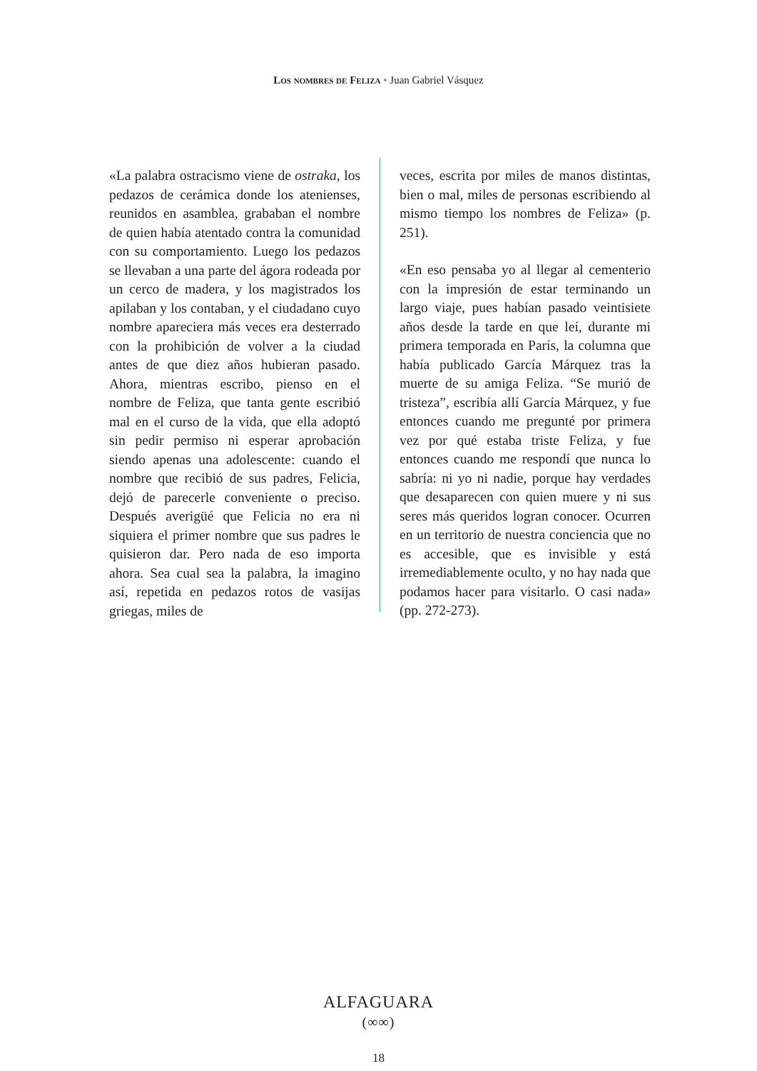Los nombres de Feliza • Juan Gabriel Vásquez
«La palabra ostracismo viene de ostraka, los pedazos de cerámica donde los atenienses, reunidos en asamblea, grababan el nombre de quien había atentado contra la comunidad con su comportamiento. Luego los pedazos se llevaban a una parte del ágora rodeada por un cerco de madera, y los magistrados los apilaban y los contaban, y el ciudadano cuyo nombre apareciera más veces era desterrado con la prohibición de volver a la ciudad antes de que diez años hubieran pasado. Ahora, mientras escribo, pienso en el nombre de Feliza, que tanta gente escribió mal en el curso de la vida, que ella adoptó sin pedir permiso ni esperar aprobación siendo apenas una adolescente: cuando el nombre que recibió de sus padres, Felicia, dejó de parecerle conveniente o preciso. Después averigüé que Felicia no era ni siquiera el primer nombre que sus padres le quisieron dar. Pero nada de eso importa ahora. Sea cual sea la palabra, la imagino así, repetida en pedazos rotos de vasijas griegas, miles de
veces, escrita por miles de manos distintas, bien o mal, miles de personas escribiendo al mismo tiempo los nombres de Feliza» (p. 251).
«En eso pensaba yo al llegar al cementerio con la impresión de estar terminando un largo viaje, pues habían pasado veintisiete años desde la tarde en que leí, durante mi primera temporada en París, la columna que había publicado García Márquez tras la muerte de su amiga Feliza. “Se murió de tristeza”, escribía allí García Márquez, y fue entonces cuando me pregunté por primera vez por qué estaba triste Feliza, y fue entonces cuando me respondí que nunca lo sabría: ni yo ni nadie, porque hay verdades que desaparecen con quien muere y ni sus seres más queridos logran conocer. Ocurren en un territorio de nuestra conciencia que no es accesible, que es invisible y está irremediablemente oculto, y no hay nada que podamos hacer para visitarlo. O casi nada» (pp. 272-273).
ALFAGUARA
(∞∞)
18